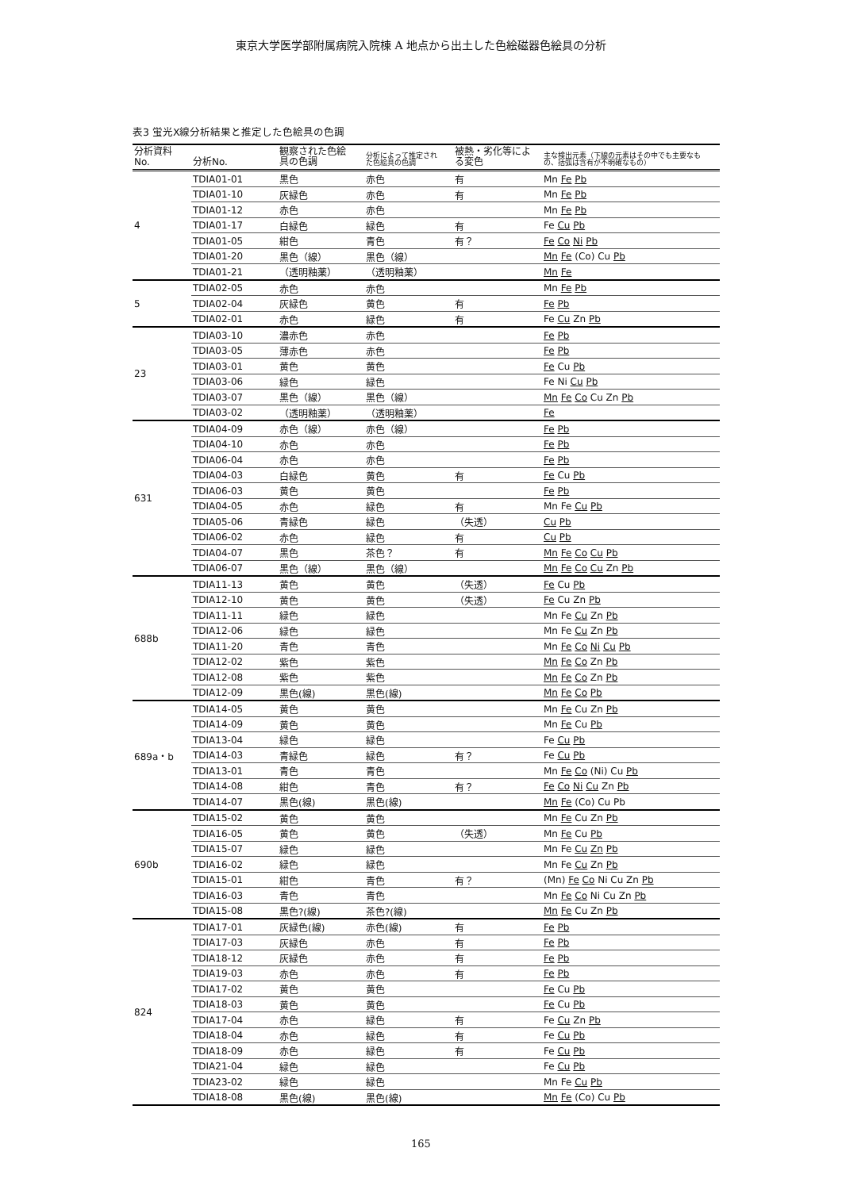東京大学医学部附属病院入院棟 A 地点から出土した色絵磁器色絵具の分析
表3 蛍光X線分析結果と推定した色絵具の色調
| 分析資料 No. | 分析No. | 観察された色絵 具の色調 | 分析によって推定され た色絵具の色調 | 被熱・劣化等によ る変色 | 主な検出元素（下線の元素はその中でも主要なも の、括弧は含有が不明確なもの） |
| --- | --- | --- | --- | --- | --- |
| 4 | TDIA01-01 | 黒色 | 赤色 | 有 | Mn Fe Pb |
| | TDIA01-10 | 灰緑色 | 赤色 | 有 | Mn Fe Pb |
| | TDIA01-12 | 赤色 | 赤色 | | Mn Fe Pb |
| | TDIA01-17 | 白緑色 | 緑色 | 有 | Fe Cu Pb |
| | TDIA01-05 | 紺色 | 青色 | 有？ | Fe Co Ni Pb |
| | TDIA01-20 | 黒色（線） | 黒色（線） | | Mn Fe (Co) Cu Pb |
| | TDIA01-21 | （透明釉薬） | （透明釉薬） | | Mn Fe |
| 5 | TDIA02-05 | 赤色 | 赤色 | | Mn Fe Pb |
| | TDIA02-04 | 灰緑色 | 黄色 | 有 | Fe Pb |
| | TDIA02-01 | 赤色 | 緑色 | 有 | Fe Cu Zn Pb |
| 23 | TDIA03-10 | 濃赤色 | 赤色 | | Fe Pb |
| | TDIA03-05 | 薄赤色 | 赤色 | | Fe Pb |
| | TDIA03-01 | 黄色 | 黄色 | | Fe Cu Pb |
| | TDIA03-06 | 緑色 | 緑色 | | Fe Ni Cu Pb |
| | TDIA03-07 | 黒色（線） | 黒色（線） | | Mn Fe Co Cu Zn Pb |
| | TDIA03-02 | （透明釉薬） | （透明釉薬） | | Fe |
| 631 | TDIA04-09 | 赤色（線） | 赤色（線） | | Fe Pb |
| | TDIA04-10 | 赤色 | 赤色 | | Fe Pb |
| | TDIA06-04 | 赤色 | 赤色 | | Fe Pb |
| | TDIA04-03 | 白緑色 | 黄色 | 有 | Fe Cu Pb |
| | TDIA06-03 | 黄色 | 黄色 | | Fe Pb |
| | TDIA04-05 | 赤色 | 緑色 | 有 | Mn Fe Cu Pb |
| | TDIA05-06 | 青緑色 | 緑色 | （失透） | Cu Pb |
| | TDIA06-02 | 赤色 | 緑色 | 有 | Cu Pb |
| | TDIA04-07 | 黒色 | 茶色？ | 有 | Mn Fe Co Cu Pb |
| | TDIA06-07 | 黒色（線） | 黒色（線） | | Mn Fe Co Cu Zn Pb |
| 688b | TDIA11-13 | 黄色 | 黄色 | （失透） | Fe Cu Pb |
| | TDIA12-10 | 黄色 | 黄色 | （失透） | Fe Cu Zn Pb |
| | TDIA11-11 | 緑色 | 緑色 | | Mn Fe Cu Zn Pb |
| | TDIA12-06 | 緑色 | 緑色 | | Mn Fe Cu Zn Pb |
| | TDIA11-20 | 青色 | 青色 | | Mn Fe Co Ni Cu Pb |
| | TDIA12-02 | 紫色 | 紫色 | | Mn Fe Co Zn Pb |
| | TDIA12-08 | 紫色 | 紫色 | | Mn Fe Co Zn Pb |
| | TDIA12-09 | 黒色(線) | 黒色(線) | | Mn Fe Co Pb |
| 689a・b | TDIA14-05 | 黄色 | 黄色 | | Mn Fe Cu Zn Pb |
| | TDIA14-09 | 黄色 | 黄色 | | Mn Fe Cu Pb |
| | TDIA13-04 | 緑色 | 緑色 | | Fe Cu Pb |
| | TDIA14-03 | 青緑色 | 緑色 | 有？ | Fe Cu Pb |
| | TDIA13-01 | 青色 | 青色 | | Mn Fe Co (Ni) Cu Pb |
| | TDIA14-08 | 紺色 | 青色 | 有？ | Fe Co Ni Cu Zn Pb |
| | TDIA14-07 | 黒色(線) | 黒色(線) | | Mn Fe (Co) Cu Pb |
| 690b | TDIA15-02 | 黄色 | 黄色 | | Mn Fe Cu Zn Pb |
| | TDIA16-05 | 黄色 | 黄色 | （失透） | Mn Fe Cu Pb |
| | TDIA15-07 | 緑色 | 緑色 | | Mn Fe Cu Zn Pb |
| | TDIA16-02 | 緑色 | 緑色 | | Mn Fe Cu Zn Pb |
| | TDIA15-01 | 紺色 | 青色 | 有？ | (Mn) Fe Co Ni Cu Zn Pb |
| | TDIA16-03 | 青色 | 青色 | | Mn Fe Co Ni Cu Zn Pb |
| | TDIA15-08 | 黒色?(線) | 茶色?(線) | | Mn Fe Cu Zn Pb |
| 824 | TDIA17-01 | 灰緑色(線) | 赤色(線) | 有 | Fe Pb |
| | TDIA17-03 | 灰緑色 | 赤色 | 有 | Fe Pb |
| | TDIA18-12 | 灰緑色 | 赤色 | 有 | Fe Pb |
| | TDIA19-03 | 赤色 | 赤色 | 有 | Fe Pb |
| | TDIA17-02 | 黄色 | 黄色 | | Fe Cu Pb |
| | TDIA18-03 | 黄色 | 黄色 | | Fe Cu Pb |
| | TDIA17-04 | 赤色 | 緑色 | 有 | Fe Cu Zn Pb |
| | TDIA18-04 | 赤色 | 緑色 | 有 | Fe Cu Pb |
| | TDIA18-09 | 赤色 | 緑色 | 有 | Fe Cu Pb |
| | TDIA21-04 | 緑色 | 緑色 | | Fe Cu Pb |
| | TDIA23-02 | 緑色 | 緑色 | | Mn Fe Cu Pb |
| | TDIA18-08 | 黒色(線) | 黒色(線) | | Mn Fe (Co) Cu Pb |
165